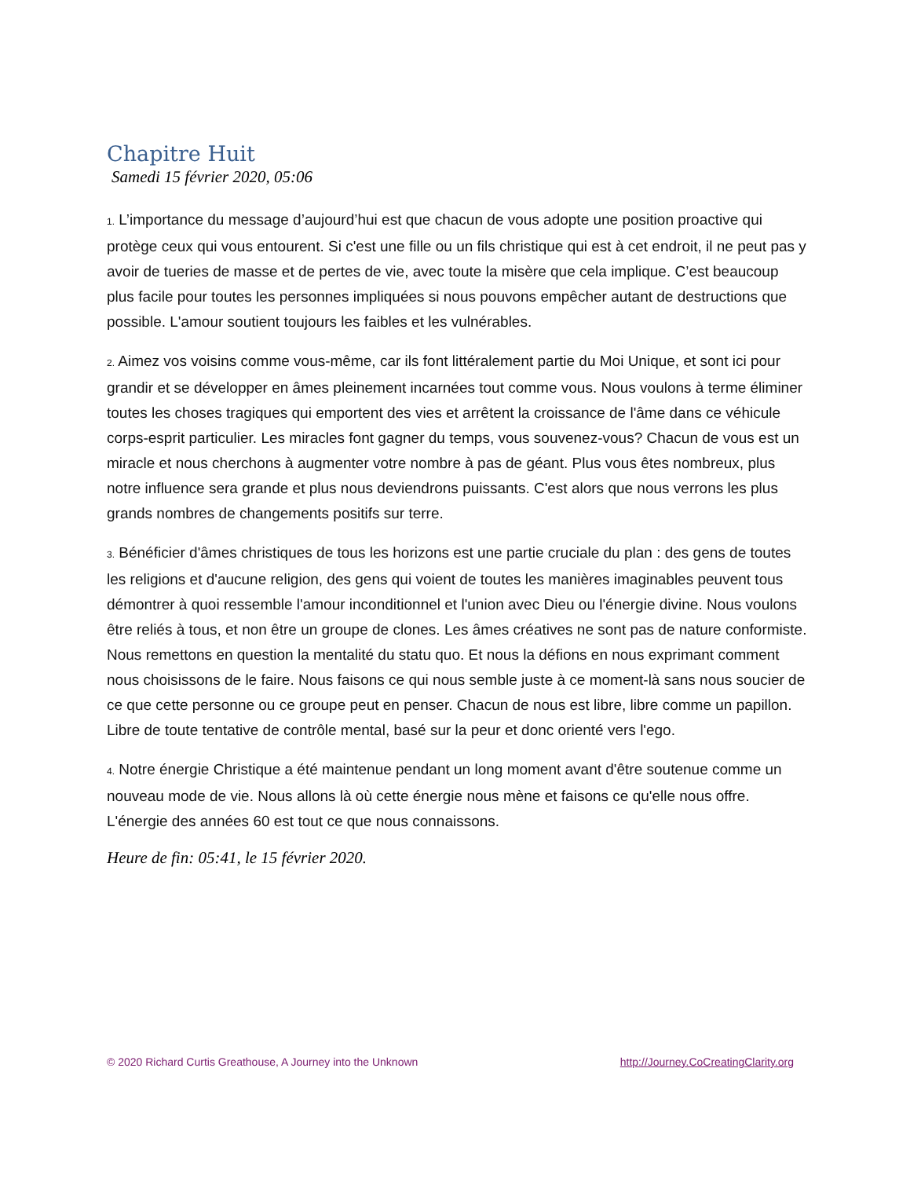Chapitre Huit
Samedi 15 février 2020, 05:06
1. L’importance du message d’aujourd’hui est que chacun de vous adopte une position proactive qui protège ceux qui vous entourent. Si c'est une fille ou un fils christique qui est à cet endroit, il ne peut pas y avoir de tueries de masse et de pertes de vie, avec toute la misère que cela implique. C’est beaucoup plus facile pour toutes les personnes impliquées si nous pouvons empêcher autant de destructions que possible. L'amour soutient toujours les faibles et les vulnérables.
2. Aimez vos voisins comme vous-même, car ils font littéralement partie du Moi Unique, et sont ici pour grandir et se développer en âmes pleinement incarnées tout comme vous. Nous voulons à terme éliminer toutes les choses tragiques qui emportent des vies et arrêtent la croissance de l'âme dans ce véhicule corps-esprit particulier. Les miracles font gagner du temps, vous souvenez-vous? Chacun de vous est un miracle et nous cherchons à augmenter votre nombre à pas de géant. Plus vous êtes nombreux, plus notre influence sera grande et plus nous deviendrons puissants. C'est alors que nous verrons les plus grands nombres de changements positifs sur terre.
3. Bénéficier d'âmes christiques de tous les horizons est une partie cruciale du plan : des gens de toutes les religions et d'aucune religion, des gens qui voient de toutes les manières imaginables peuvent tous démontrer à quoi ressemble l'amour inconditionnel et l'union avec Dieu ou l'énergie divine. Nous voulons être reliés à tous, et non être un groupe de clones. Les âmes créatives ne sont pas de nature conformiste. Nous remettons en question la mentalité du statu quo. Et nous la défions en nous exprimant comment nous choisissons de le faire. Nous faisons ce qui nous semble juste à ce moment-là sans nous soucier de ce que cette personne ou ce groupe peut en penser. Chacun de nous est libre, libre comme un papillon. Libre de toute tentative de contrôle mental, basé sur la peur et donc orienté vers l'ego.
4. Notre énergie Christique a été maintenue pendant un long moment avant d'être soutenue comme un nouveau mode de vie. Nous allons là où cette énergie nous mène et faisons ce qu'elle nous offre. L'énergie des années 60 est tout ce que nous connaissons.
Heure de fin: 05:41, le 15 février 2020.
© 2020 Richard Curtis Greathouse, A Journey into the Unknown http://Journey.CoCreatingClarity.org